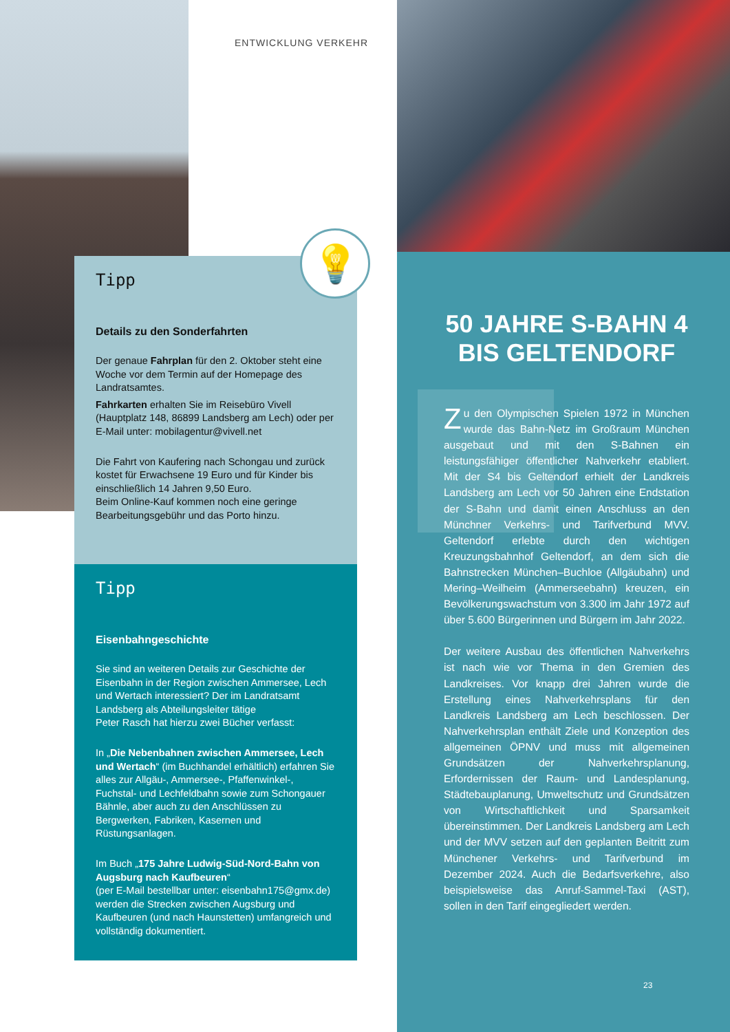ENTWICKLUNG VERKEHR
Tipp
Details zu den Sonderfahrten
Der genaue Fahrplan für den 2. Oktober steht eine Woche vor dem Termin auf der Homepage des Landratsamtes.
Fahrkarten erhalten Sie im Reisebüro Vivell (Hauptplatz 148, 86899 Landsberg am Lech) oder per E-Mail unter: mobilagentur@vivell.net
Die Fahrt von Kaufering nach Schongau und zurück kostet für Erwachsene 19 Euro und für Kinder bis einschließlich 14 Jahren 9,50 Euro.
Beim Online-Kauf kommen noch eine geringe Bearbeitungsgebühr und das Porto hinzu.
💡
Tipp
Eisenbahngeschichte
Sie sind an weiteren Details zur Geschichte der Eisenbahn in der Region zwischen Ammersee, Lech und Wertach interessiert? Der im Landratsamt Landsberg als Abteilungsleiter tätige
Peter Rasch hat hierzu zwei Bücher verfasst:
In „Die Nebenbahnen zwischen Ammersee, Lech und Wertach“ (im Buchhandel erhältlich) erfahren Sie alles zur Allgäu-, Ammersee-, Pfaffenwinkel-, Fuchstal- und Lechfeldbahn sowie zum Schongauer Bähnle, aber auch zu den Anschlüssen zu Bergwerken, Fabriken, Kasernen und Rüstungsanlagen.
Im Buch „175 Jahre Ludwig-Süd-Nord-Bahn von Augsburg nach Kaufbeuren“
(per E-Mail bestellbar unter: eisenbahn175@gmx.de) werden die Strecken zwischen Augsburg und Kaufbeuren (und nach Haunstetten) umfangreich und vollständig dokumentiert.
50 JAHRE S-BAHN 4
BIS GELTENDORF
Zu den Olympischen Spielen 1972 in München wurde das Bahn-Netz im Großraum München ausgebaut und mit den S-Bahnen ein leistungsfähiger öffentlicher Nahverkehr etabliert. Mit der S4 bis Geltendorf erhielt der Landkreis Landsberg am Lech vor 50 Jahren eine Endstation der S-Bahn und damit einen Anschluss an den Münchner Verkehrs- und Tarifverbund MVV. Geltendorf erlebte durch den wichtigen Kreuzungsbahnhof Geltendorf, an dem sich die Bahnstrecken München–Buchloe (Allgäubahn) und Mering–Weilheim (Ammerseebahn) kreuzen, ein Bevölkerungswachstum von 3.300 im Jahr 1972 auf über 5.600 Bürgerinnen und Bürgern im Jahr 2022.
Der weitere Ausbau des öffentlichen Nahverkehrs ist nach wie vor Thema in den Gremien des Landkreises. Vor knapp drei Jahren wurde die Erstellung eines Nahverkehrsplans für den Landkreis Landsberg am Lech beschlossen. Der Nahverkehrsplan enthält Ziele und Konzeption des allgemeinen ÖPNV und muss mit allgemeinen Grundsätzen der Nahverkehrsplanung, Erfordernissen der Raum- und Landesplanung, Städtebauplanung, Umweltschutz und Grundsätzen von Wirtschaftlichkeit und Sparsamkeit übereinstimmen. Der Landkreis Landsberg am Lech und der MVV setzen auf den geplanten Beitritt zum Münchener Verkehrs- und Tarifverbund im Dezember 2024. Auch die Bedarfsverkehre, also beispielsweise das Anruf-Sammel-Taxi (AST), sollen in den Tarif eingegliedert werden.
23